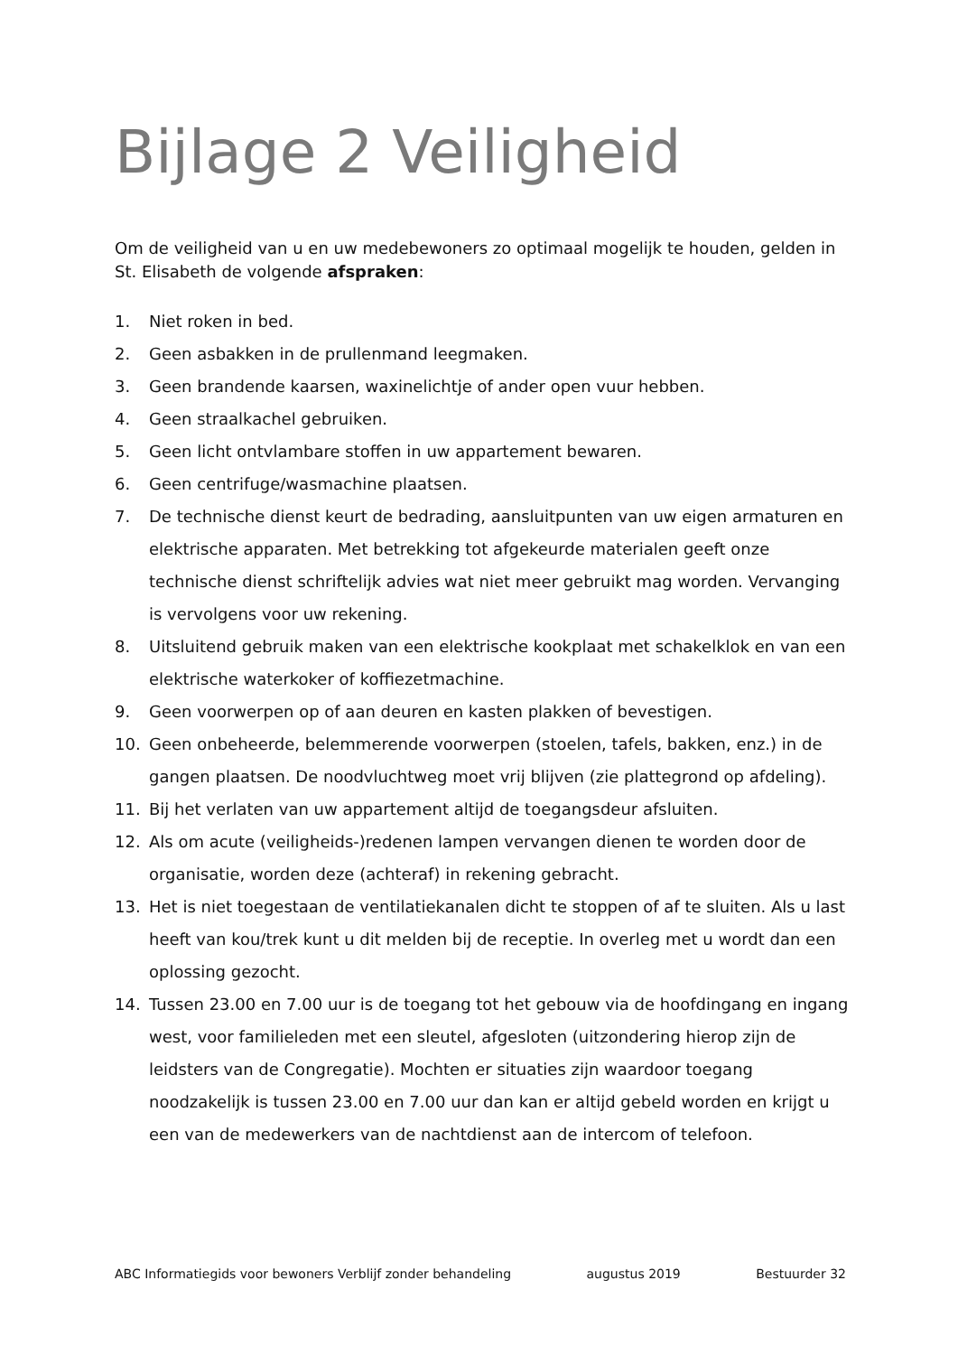Bijlage 2 Veiligheid
Om de veiligheid van u en uw medebewoners zo optimaal mogelijk te houden, gelden in St. Elisabeth de volgende afspraken:
1. Niet roken in bed.
2. Geen asbakken in de prullenmand leegmaken.
3. Geen brandende kaarsen, waxinelichtje of ander open vuur hebben.
4. Geen straalkachel gebruiken.
5. Geen licht ontvlambare stoffen in uw appartement bewaren.
6. Geen centrifuge/wasmachine plaatsen.
7. De technische dienst keurt de bedrading, aansluitpunten van uw eigen armaturen en elektrische apparaten. Met betrekking tot afgekeurde materialen geeft onze technische dienst schriftelijk advies wat niet meer gebruikt mag worden. Vervanging is vervolgens voor uw rekening.
8. Uitsluitend gebruik maken van een elektrische kookplaat met schakelklok en van een elektrische waterkoker of koffiezetmachine.
9. Geen voorwerpen op of aan deuren en kasten plakken of bevestigen.
10. Geen onbeheerde, belemmerende voorwerpen (stoelen, tafels, bakken, enz.) in de gangen plaatsen. De noodvluchtweg moet vrij blijven (zie plattegrond op afdeling).
11. Bij het verlaten van uw appartement altijd de toegangsdeur afsluiten.
12. Als om acute (veiligheids-)redenen lampen vervangen dienen te worden door de organisatie, worden deze (achteraf) in rekening gebracht.
13. Het is niet toegestaan de ventilatiekanalen dicht te stoppen of af te sluiten. Als u last heeft van kou/trek kunt u dit melden bij de receptie. In overleg met u wordt dan een oplossing gezocht.
14. Tussen 23.00 en 7.00 uur is de toegang tot het gebouw via de hoofdingang en ingang west, voor familieleden met een sleutel, afgesloten (uitzondering hierop zijn de leidsters van de Congregatie). Mochten er situaties zijn waardoor toegang noodzakelijk is tussen 23.00 en 7.00 uur dan kan er altijd gebeld worden en krijgt u een van de medewerkers van de nachtdienst aan de intercom of telefoon.
ABC Informatiegids voor bewoners Verblijf zonder behandeling augustus 2019 Bestuurder 32